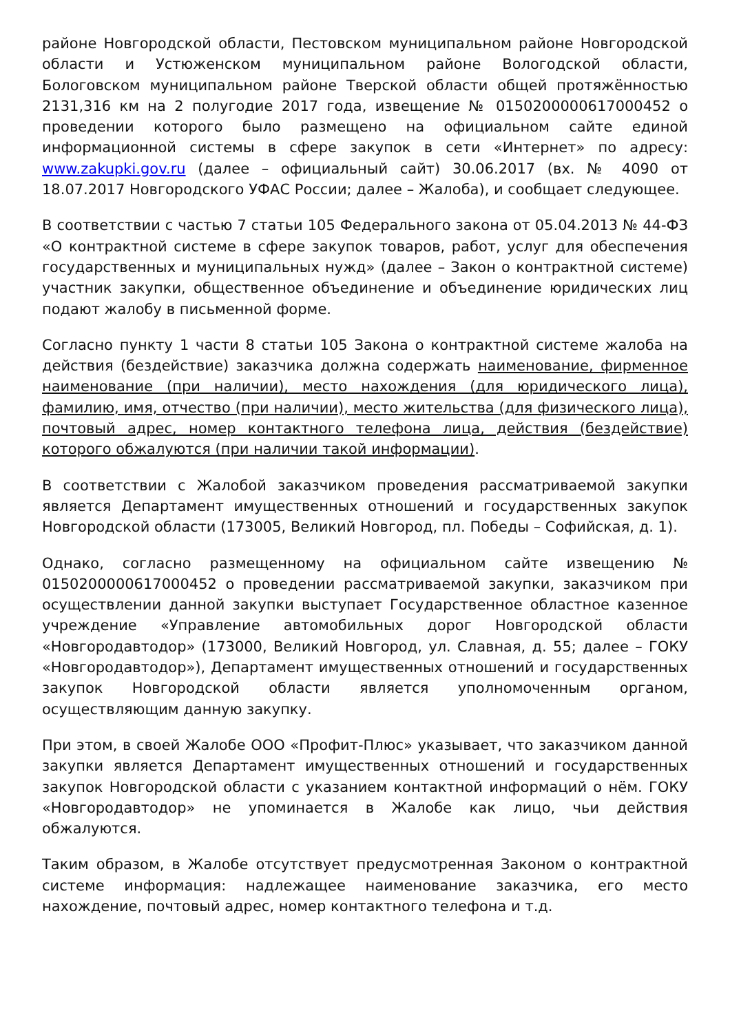районе Новгородской области, Пестовском муниципальном районе Новгородской области и Устюженском муниципальном районе Вологодской области, Бологовском муниципальном районе Тверской области общей протяжённостью 2131,316 км на 2 полугодие 2017 года, извещение № 0150200000617000452 о проведении которого было размещено на официальном сайте единой информационной системы в сфере закупок в сети «Интернет» по адресу: www.zakupki.gov.ru (далее – официальный сайт) 30.06.2017 (вх. № 4090 от 18.07.2017 Новгородского УФАС России; далее – Жалоба), и сообщает следующее.
В соответствии с частью 7 статьи 105 Федерального закона от 05.04.2013 № 44-ФЗ «О контрактной системе в сфере закупок товаров, работ, услуг для обеспечения государственных и муниципальных нужд» (далее – Закон о контрактной системе) участник закупки, общественное объединение и объединение юридических лиц подают жалобу в письменной форме.
Согласно пункту 1 части 8 статьи 105 Закона о контрактной системе жалоба на действия (бездействие) заказчика должна содержать наименование, фирменное наименование (при наличии), место нахождения (для юридического лица), фамилию, имя, отчество (при наличии), место жительства (для физического лица), почтовый адрес, номер контактного телефона лица, действия (бездействие) которого обжалуются (при наличии такой информации).
В соответствии с Жалобой заказчиком проведения рассматриваемой закупки является Департамент имущественных отношений и государственных закупок Новгородской области (173005, Великий Новгород, пл. Победы – Софийская, д. 1).
Однако, согласно размещенному на официальном сайте извещению № 0150200000617000452 о проведении рассматриваемой закупки, заказчиком при осуществлении данной закупки выступает Государственное областное казенное учреждение «Управление автомобильных дорог Новгородской области «Новгородавтодор» (173000, Великий Новгород, ул. Славная, д. 55; далее – ГОКУ «Новгородавтодор»), Департамент имущественных отношений и государственных закупок Новгородской области является уполномоченным органом, осуществляющим данную закупку.
При этом, в своей Жалобе ООО «Профит-Плюс» указывает, что заказчиком данной закупки является Департамент имущественных отношений и государственных закупок Новгородской области с указанием контактной информаций о нём. ГОКУ «Новгородавтодор» не упоминается в Жалобе как лицо, чьи действия обжалуются.
Таким образом, в Жалобе отсутствует предусмотренная Законом о контрактной системе информация: надлежащее наименование заказчика, его место нахождение, почтовый адрес, номер контактного телефона и т.д.